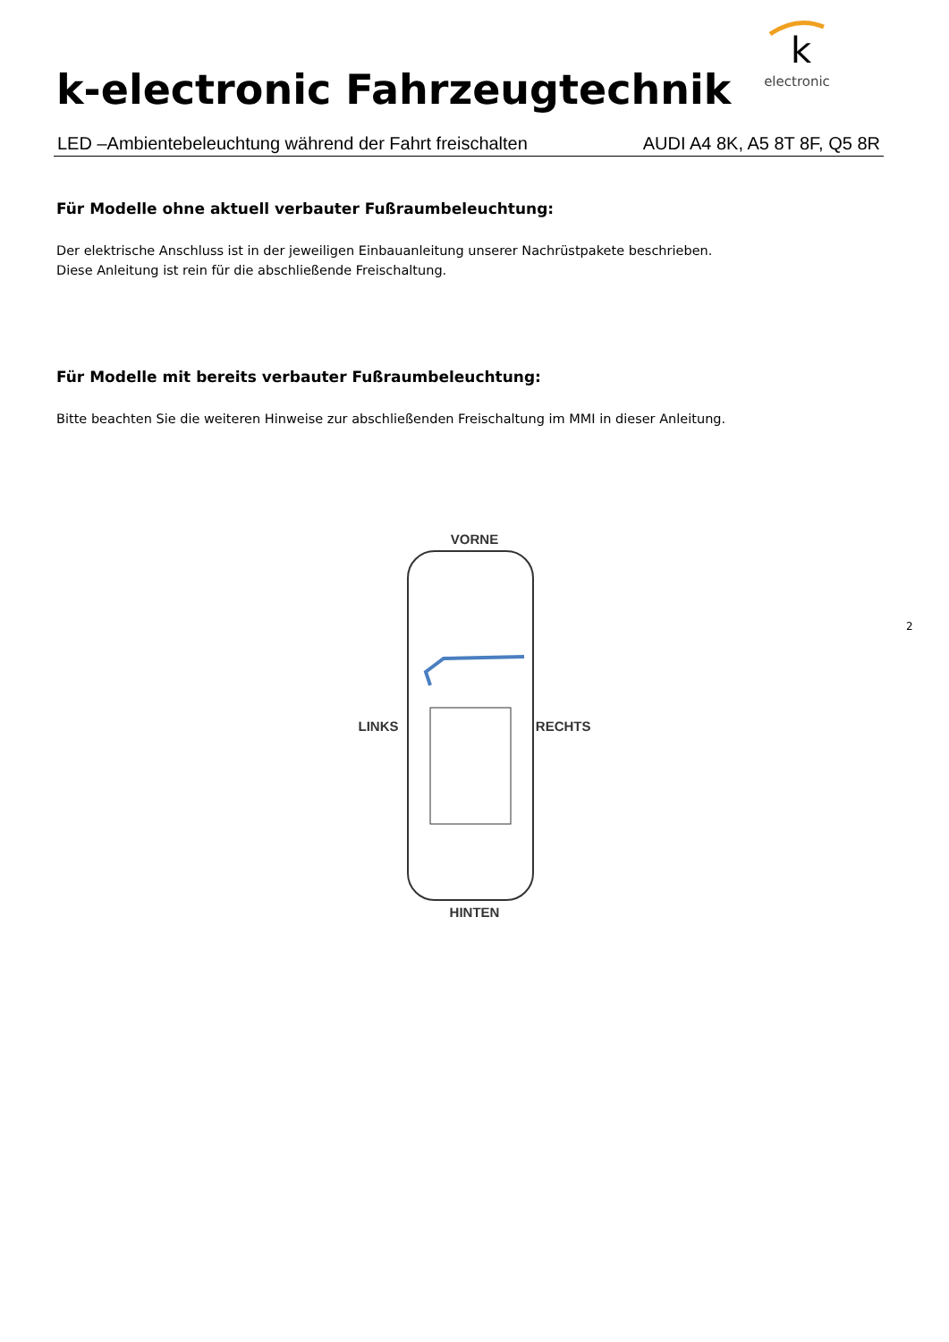k-electronic Fahrzeugtechnik
k
electronic
LED –Ambientebeleuchtung während der Fahrt freischalten AUDI A4 8K, A5 8T 8F, Q5 8R
Für Modelle ohne aktuell verbauter Fußraumbeleuchtung:
Der elektrische Anschluss ist in der jeweiligen Einbauanleitung unserer Nachrüstpakete beschrieben.
Diese Anleitung ist rein für die abschließende Freischaltung.
Für Modelle mit bereits verbauter Fußraumbeleuchtung:
Bitte beachten Sie die weiteren Hinweise zur abschließenden Freischaltung im MMI in dieser Anleitung.
VORNE
LINKS RECHTS
HINTEN
2